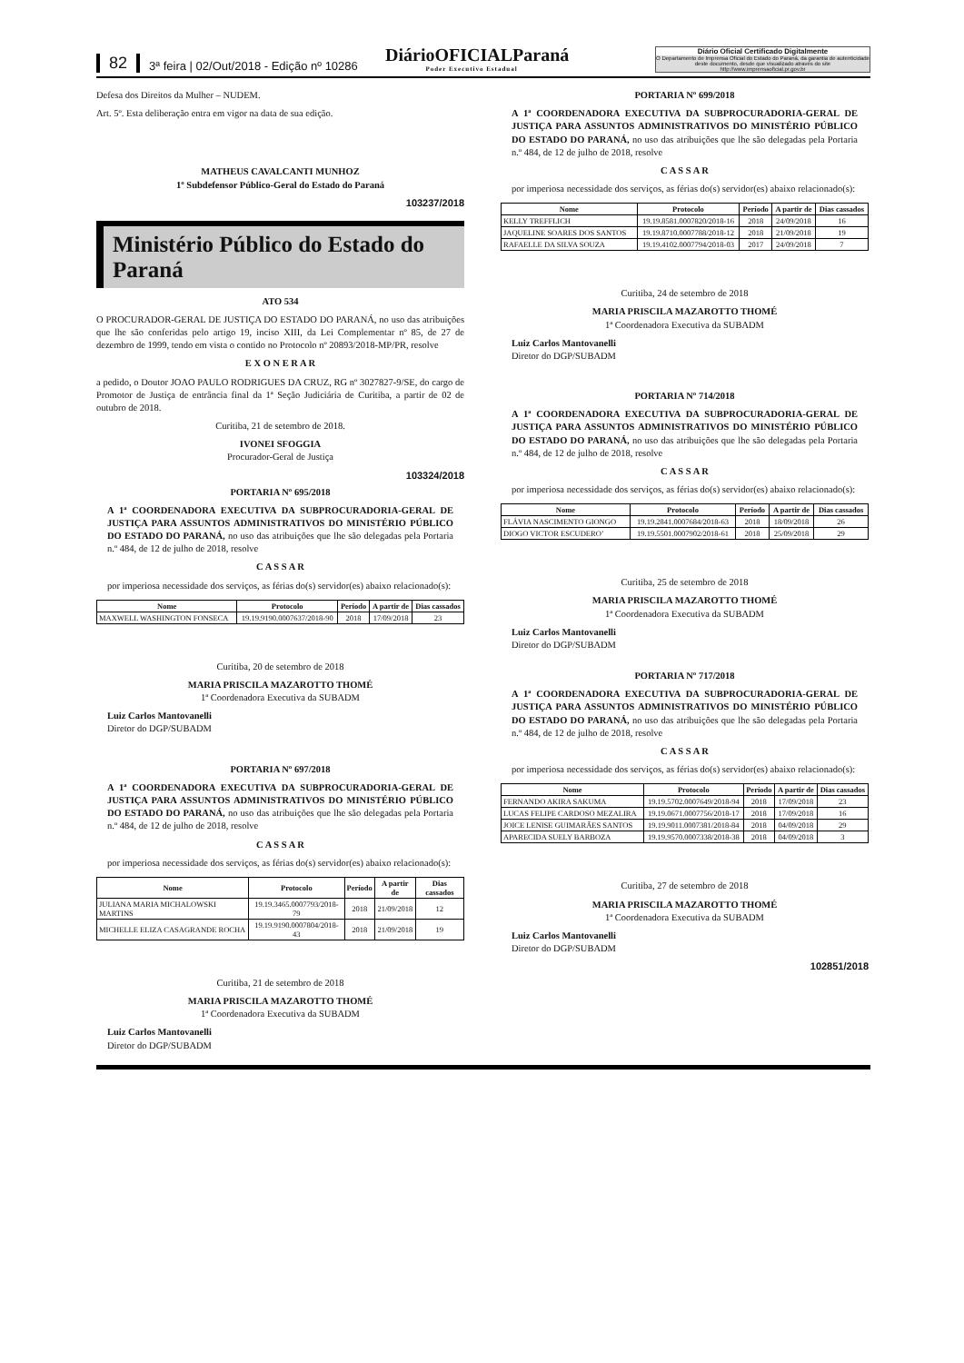82 3ª feira | 02/Out/2018 - Edição nº 10286 DiárioOFICIALParaná
Poder Executivo Estadual
Diário Oficial Certificado Digitalmente
O Departamento de Imprensa Oficial do Estado do Paraná, da garantia de autenticidade deste documento, desde que visualizado através do site http://www.imprensaoficial.pr.gov.br
Defesa dos Direitos da Mulher – NUDEM.
Art. 5º. Esta deliberação entra em vigor na data de sua edição.
MATHEUS CAVALCANTI MUNHOZ
1º Subdefensor Público-Geral do Estado do Paraná
103237/2018
Ministério Público do Estado do Paraná
ATO 534
O PROCURADOR-GERAL DE JUSTIÇA DO ESTADO DO PARANÁ, no uso das atribuições que lhe são conferidas pelo artigo 19, inciso XIII, da Lei Complementar nº 85, de 27 de dezembro de 1999, tendo em vista o contido no Protocolo nº 20893/2018-MP/PR, resolve
E X O N E R A R
a pedido, o Doutor JOAO PAULO RODRIGUES DA CRUZ, RG nº 3027827-9/SE, do cargo de Promotor de Justiça de entrância final da 1ª Seção Judiciária de Curitiba, a partir de 02 de outubro de 2018.
Curitiba, 21 de setembro de 2018.
IVONEI SFOGGIA
Procurador-Geral de Justiça
103324/2018
PORTARIA Nº 695/2018
A 1ª COORDENADORA EXECUTIVA DA SUBPROCURADORIA-GERAL DE JUSTIÇA PARA ASSUNTOS ADMINISTRATIVOS DO MINISTÉRIO PÚBLICO DO ESTADO DO PARANÁ, no uso das atribuições que lhe são delegadas pela Portaria n.º 484, de 12 de julho de 2018, resolve
C A S S A R
por imperiosa necessidade dos serviços, as férias do(s) servidor(es) abaixo relacionado(s):
| Nome | Protocolo | Período | A partir de | Dias cassados |
| --- | --- | --- | --- | --- |
| MAXWELL WASHINGTON FONSECA | 19.19.9190.0007637/2018-90 | 2018 | 17/09/2018 | 23 |
Curitiba, 20 de setembro de 2018
MARIA PRISCILA MAZAROTTO THOMÉ
1ª Coordenadora Executiva da SUBADM
Luiz Carlos Mantovanelli
Diretor do DGP/SUBADM
PORTARIA Nº 697/2018
A 1ª COORDENADORA EXECUTIVA DA SUBPROCURADORIA-GERAL DE JUSTIÇA PARA ASSUNTOS ADMINISTRATIVOS DO MINISTÉRIO PÚBLICO DO ESTADO DO PARANÁ, no uso das atribuições que lhe são delegadas pela Portaria n.º 484, de 12 de julho de 2018, resolve
C A S S A R
por imperiosa necessidade dos serviços, as férias do(s) servidor(es) abaixo relacionado(s):
| Nome | Protocolo | Período | A partir de | Dias cassados |
| --- | --- | --- | --- | --- |
| JULIANA MARIA MICHALOWSKI MARTINS | 19.19.3465.0007793/2018-79 | 2018 | 21/09/2018 | 12 |
| MICHELLE ELIZA CASAGRANDE ROCHA | 19.19.9190.0007804/2018-43 | 2018 | 21/09/2018 | 19 |
Curitiba, 21 de setembro de 2018
MARIA PRISCILA MAZAROTTO THOMÉ
1ª Coordenadora Executiva da SUBADM
Luiz Carlos Mantovanelli
Diretor do DGP/SUBADM
PORTARIA Nº 699/2018
A 1ª COORDENADORA EXECUTIVA DA SUBPROCURADORIA-GERAL DE JUSTIÇA PARA ASSUNTOS ADMINISTRATIVOS DO MINISTÉRIO PÚBLICO DO ESTADO DO PARANÁ, no uso das atribuições que lhe são delegadas pela Portaria n.º 484, de 12 de julho de 2018, resolve
C A S S A R
por imperiosa necessidade dos serviços, as férias do(s) servidor(es) abaixo relacionado(s):
| Nome | Protocolo | Período | A partir de | Dias cassados |
| --- | --- | --- | --- | --- |
| KELLY TREFFLICH | 19.19.8581.0007820/2018-16 | 2018 | 24/09/2018 | 16 |
| JAQUELINE SOARES DOS SANTOS | 19.19.8710.0007788/2018-12 | 2018 | 21/09/2018 | 19 |
| RAFAELLE DA SILVA SOUZA | 19.19.4102.0007794/2018-03 | 2017 | 24/09/2018 | 7 |
Curitiba, 24 de setembro de 2018
MARIA PRISCILA MAZAROTTO THOMÉ
1ª Coordenadora Executiva da SUBADM
Luiz Carlos Mantovanelli
Diretor do DGP/SUBADM
PORTARIA Nº 714/2018
A 1ª COORDENADORA EXECUTIVA DA SUBPROCURADORIA-GERAL DE JUSTIÇA PARA ASSUNTOS ADMINISTRATIVOS DO MINISTÉRIO PÚBLICO DO ESTADO DO PARANÁ, no uso das atribuições que lhe são delegadas pela Portaria n.º 484, de 12 de julho de 2018, resolve
C A S S A R
por imperiosa necessidade dos serviços, as férias do(s) servidor(es) abaixo relacionado(s):
| Nome | Protocolo | Período | A partir de | Dias cassados |
| --- | --- | --- | --- | --- |
| FLÁVIA NASCIMENTO GIONGO | 19.19.2841.0007684/2018-63 | 2018 | 18/09/2018 | 26 |
| DIOGO VICTOR ESCUDERO’ | 19.19.5501.0007902/2018-61 | 2018 | 25/09/2018 | 29 |
Curitiba, 25 de setembro de 2018
MARIA PRISCILA MAZAROTTO THOMÉ
1ª Coordenadora Executiva da SUBADM
Luiz Carlos Mantovanelli
Diretor do DGP/SUBADM
PORTARIA Nº 717/2018
A 1ª COORDENADORA EXECUTIVA DA SUBPROCURADORIA-GERAL DE JUSTIÇA PARA ASSUNTOS ADMINISTRATIVOS DO MINISTÉRIO PÚBLICO DO ESTADO DO PARANÁ, no uso das atribuições que lhe são delegadas pela Portaria n.º 484, de 12 de julho de 2018, resolve
C A S S A R
por imperiosa necessidade dos serviços, as férias do(s) servidor(es) abaixo relacionado(s):
| Nome | Protocolo | Período | A partir de | Dias cassados |
| --- | --- | --- | --- | --- |
| FERNANDO AKIRA SAKUMA | 19.19.5702.0007649/2018-94 | 2018 | 17/09/2018 | 23 |
| LUCAS FELIPE CARDOSO MEZALIRA | 19.19.0671.0007756/2018-17 | 2018 | 17/09/2018 | 16 |
| JOICE LENISE GUIMARÃES SANTOS | 19.19.9011.0007381/2018-84 | 2018 | 04/09/2018 | 29 |
| APARECIDA SUELY BARBOZA | 19.19.9570.0007338/2018-38 | 2018 | 04/09/2018 | 3 |
Curitiba, 27 de setembro de 2018
MARIA PRISCILA MAZAROTTO THOMÉ
1ª Coordenadora Executiva da SUBADM
Luiz Carlos Mantovanelli
Diretor do DGP/SUBADM
102851/2018